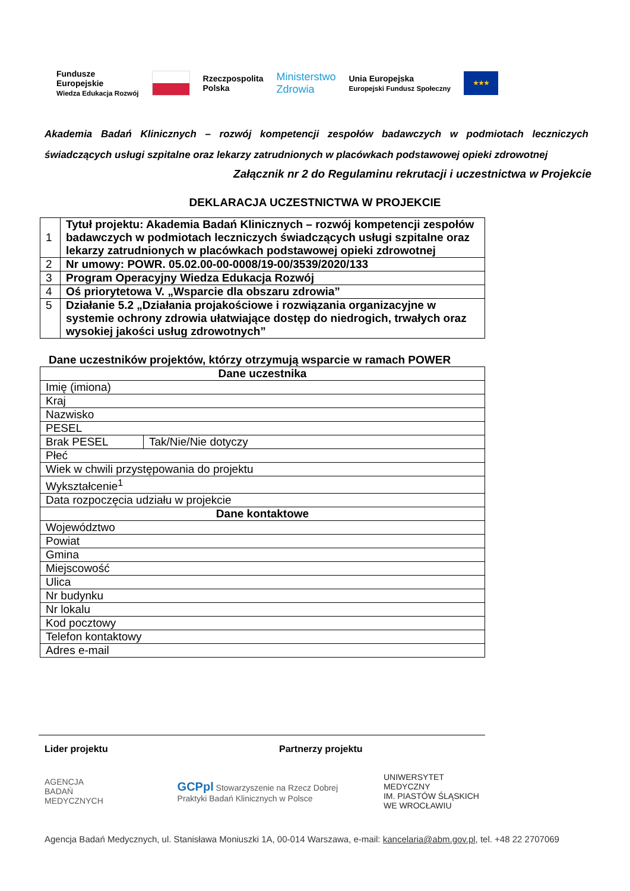Fundusze
Europejskie
Wiedza Edukacja Rozwój
Rzeczpospolita
Polska
Ministerstwo
Zdrowia
Unia Europejska
Europejski Fundusz Społeczny
★★★
Akademia Badań Klinicznych – rozwój kompetencji zespołów badawczych w podmiotach leczniczych świadczących usługi szpitalne oraz lekarzy zatrudnionych w placówkach podstawowej opieki zdrowotnej
Załącznik nr 2 do Regulaminu rekrutacji i uczestnictwa w Projekcie
DEKLARACJA UCZESTNICTWA W PROJEKCIE
| 1 | Tytuł projektu: Akademia Badań Klinicznych – rozwój kompetencji zespołów badawczych w podmiotach leczniczych świadczących usługi szpitalne oraz lekarzy zatrudnionych w placówkach podstawowej opieki zdrowotnej |
| 2 | Nr umowy: POWR. 05.02.00-00-0008/19-00/3539/2020/133 |
| 3 | Program Operacyjny Wiedza Edukacja Rozwój |
| 4 | Oś priorytetowa V. „Wsparcie dla obszaru zdrowia” |
| 5 | Działanie 5.2 „Działania projakościowe i rozwiązania organizacyjne w systemie ochrony zdrowia ułatwiające dostęp do niedrogich, trwałych oraz wysokiej jakości usług zdrowotnych” |
Dane uczestników projektów, którzy otrzymują wsparcie w ramach POWER
| Dane uczestnika | |
| Imię (imiona) | |
| Kraj | |
| Nazwisko | |
| PESEL | |
| Brak PESEL | Tak/Nie/Nie dotyczy |
| Płeć | |
| Wiek w chwili przystępowania do projektu | |
| Wykształcenie<sup>1</sup> | |
| Data rozpoczęcia udziału w projekcie | |
| Dane kontaktowe | |
| Województwo | |
| Powiat | |
| Gmina | |
| Miejscowość | |
| Ulica | |
| Nr budynku | |
| Nr lokalu | |
| Kod pocztowy | |
| Telefon kontaktowy | |
| Adres e-mail | |
Lider projektu Partnerzy projektu
AGENCJA
BADAŃ
MEDYCZNYCH
GCPpl Stowarzyszenie na Rzecz Dobrej Praktyki Badań Klinicznych w Polsce
UNIWERSYTET MEDYCZNY
IM. PIASTÓW ŚLĄSKICH WE WROCŁAWIU
Agencja Badań Medycznych, ul. Stanisława Moniuszki 1A, 00-014 Warszawa, e-mail: kancelaria@abm.gov.pl, tel. +48 22 2707069